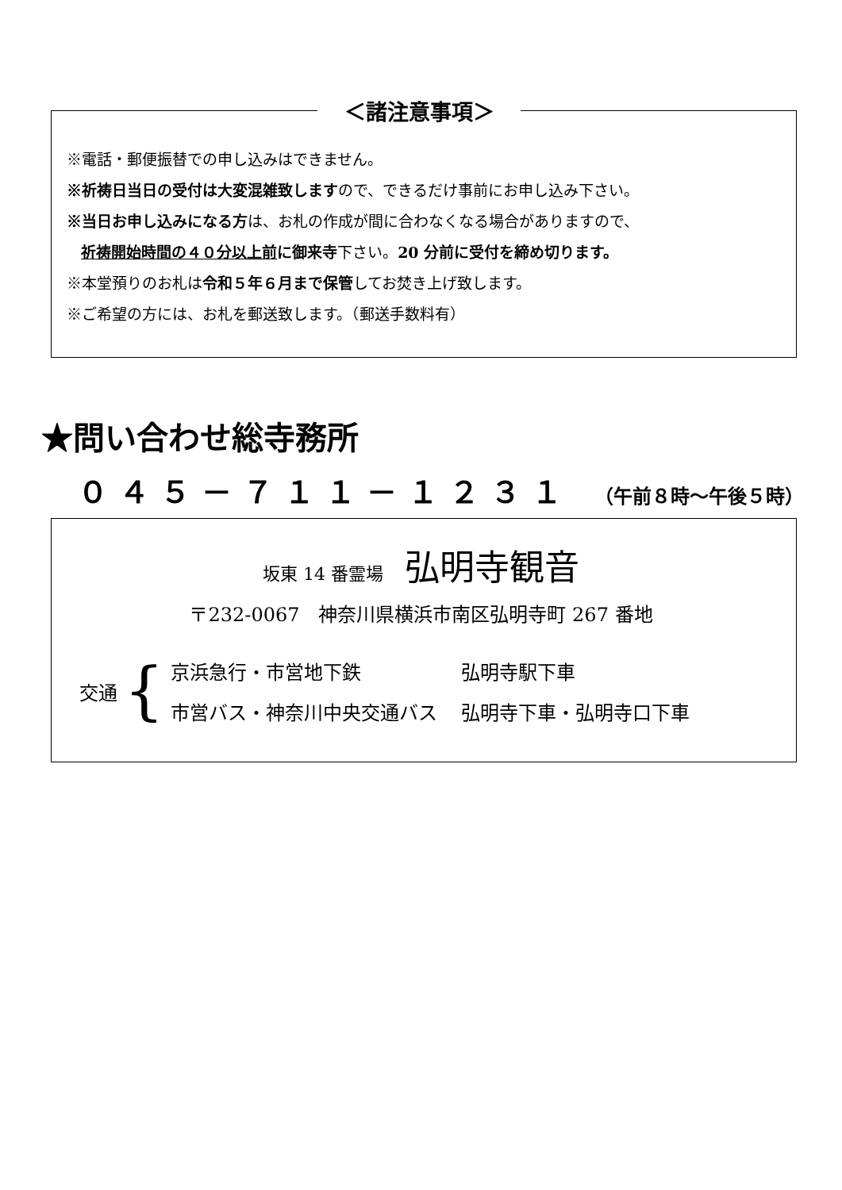＜諸注意事項＞
※電話・郵便振替での申し込みはできません。
※祈祷日当日の受付は大変混雑致しますので、できるだけ事前にお申し込み下さい。
※当日お申し込みになる方は、お札の作成が間に合わなくなる場合がありますので、
祈祷開始時間の４０分以上前に御来寺下さい。20 分前に受付を締め切ります。
※本堂預りのお札は令和５年６月まで保管してお焚き上げ致します。
※ご希望の方には、お札を郵送致します。（郵送手数料有）
★問い合わせ総寺務所
０４５－７１１－１２３１ （午前８時～午後５時）
坂東 14 番霊場 弘明寺観音
〒232-0067　神奈川県横浜市南区弘明寺町 267 番地
交通 {
| 京浜急行・市営地下鉄 | 弘明寺駅下車 |
| 市営バス・神奈川中央交通バス | 弘明寺下車・弘明寺口下車 |